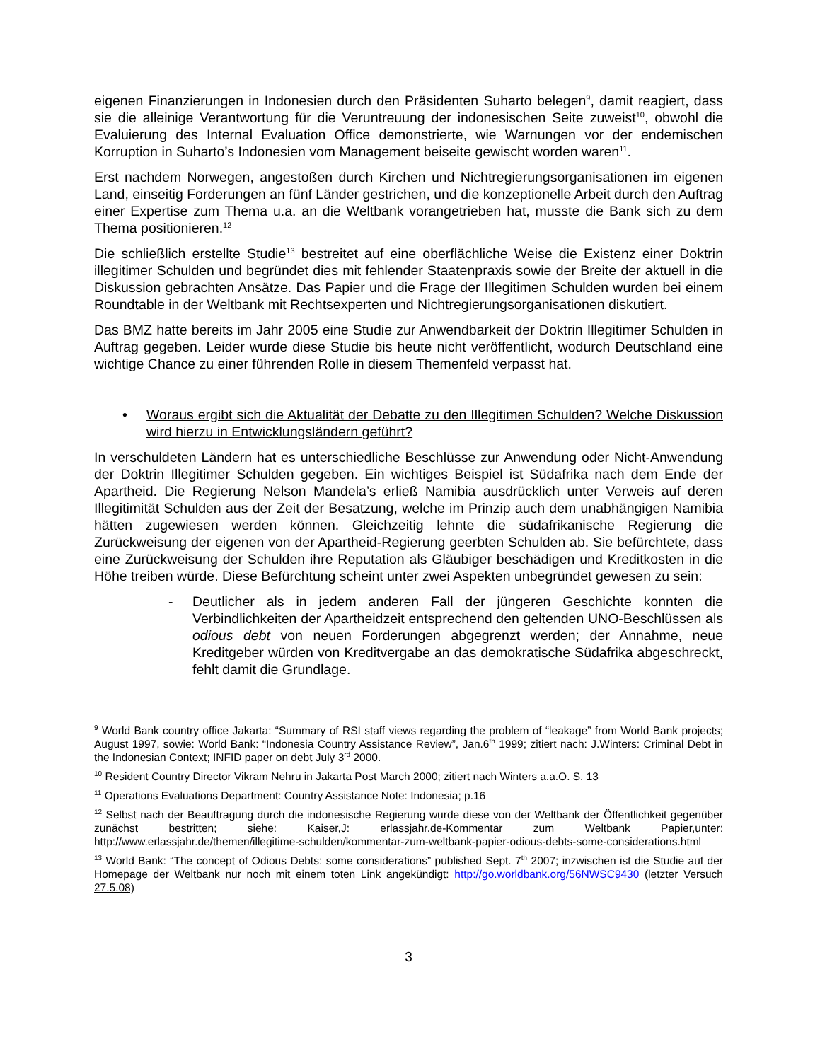eigenen Finanzierungen in Indonesien durch den Präsidenten Suharto belegen<sup>9</sup>, damit reagiert, dass sie die alleinige Verantwortung für die Veruntreuung der indonesischen Seite zuweist<sup>10</sup>, obwohl die Evaluierung des Internal Evaluation Office demonstrierte, wie Warnungen vor der endemischen Korruption in Suharto’s Indonesien vom Management beiseite gewischt worden waren<sup>11</sup>.
Erst nachdem Norwegen, angestoßen durch Kirchen und Nichtregierungsorganisationen im eigenen Land, einseitig Forderungen an fünf Länder gestrichen, und die konzeptionelle Arbeit durch den Auftrag einer Expertise zum Thema u.a. an die Weltbank vorangetrieben hat, musste die Bank sich zu dem Thema positionieren.<sup>12</sup>
Die schließlich erstellte Studie<sup>13</sup> bestreitet auf eine oberflächliche Weise die Existenz einer Doktrin illegitimer Schulden und begründet dies mit fehlender Staatenpraxis sowie der Breite der aktuell in die Diskussion gebrachten Ansätze. Das Papier und die Frage der Illegitimen Schulden wurden bei einem Roundtable in der Weltbank mit Rechtsexperten und Nichtregierungsorganisationen diskutiert.
Das BMZ hatte bereits im Jahr 2005 eine Studie zur Anwendbarkeit der Doktrin Illegitimer Schulden in Auftrag gegeben. Leider wurde diese Studie bis heute nicht veröffentlicht, wodurch Deutschland eine wichtige Chance zu einer führenden Rolle in diesem Themenfeld verpasst hat.
• Woraus ergibt sich die Aktualität der Debatte zu den Illegitimen Schulden? Welche Diskussion wird hierzu in Entwicklungsländern geführt?
In verschuldeten Ländern hat es unterschiedliche Beschlüsse zur Anwendung oder Nicht-Anwendung der Doktrin Illegitimer Schulden gegeben. Ein wichtiges Beispiel ist Südafrika nach dem Ende der Apartheid. Die Regierung Nelson Mandela’s erließ Namibia ausdrücklich unter Verweis auf deren Illegitimität Schulden aus der Zeit der Besatzung, welche im Prinzip auch dem unabhängigen Namibia hätten zugewiesen werden können. Gleichzeitig lehnte die südafrikanische Regierung die Zurückweisung der eigenen von der Apartheid-Regierung geerbten Schulden ab. Sie befürchtete, dass eine Zurückweisung der Schulden ihre Reputation als Gläubiger beschädigen und Kreditkosten in die Höhe treiben würde. Diese Befürchtung scheint unter zwei Aspekten unbegründet gewesen zu sein:
-
Deutlicher als in jedem anderen Fall der jüngeren Geschichte konnten die Verbindlichkeiten der Apartheidzeit entsprechend den geltenden UNO-Beschlüssen als odious debt von neuen Forderungen abgegrenzt werden; der Annahme, neue Kreditgeber würden von Kreditvergabe an das demokratische Südafrika abgeschreckt, fehlt damit die Grundlage.
<sup>9</sup> World Bank country office Jakarta: “Summary of RSI staff views regarding the problem of “leakage” from World Bank projects; August 1997, sowie: World Bank: “Indonesia Country Assistance Review”, Jan.6<sup>th</sup> 1999; zitiert nach: J.Winters: Criminal Debt in the Indonesian Context; INFID paper on debt July 3<sup>rd</sup> 2000.
<sup>10</sup> Resident Country Director Vikram Nehru in Jakarta Post March 2000; zitiert nach Winters a.a.O. S. 13
<sup>11</sup> Operations Evaluations Department: Country Assistance Note: Indonesia; p.16
<sup>12</sup> Selbst nach der Beauftragung durch die indonesische Regierung wurde diese von der Weltbank der Öffentlichkeit gegenüber zunächst bestritten; siehe: Kaiser,J: erlassjahr.de-Kommentar zum Weltbank Papier,unter: http://www.erlassjahr.de/themen/illegitime-schulden/kommentar-zum-weltbank-papier-odious-debts-some-considerations.html
<sup>13</sup> World Bank: “The concept of Odious Debts: some considerations” published Sept. 7<sup>th</sup> 2007; inzwischen ist die Studie auf der Homepage der Weltbank nur noch mit einem toten Link angekündigt: http://go.worldbank.org/56NWSC9430 (letzter Versuch 27.5.08)
3